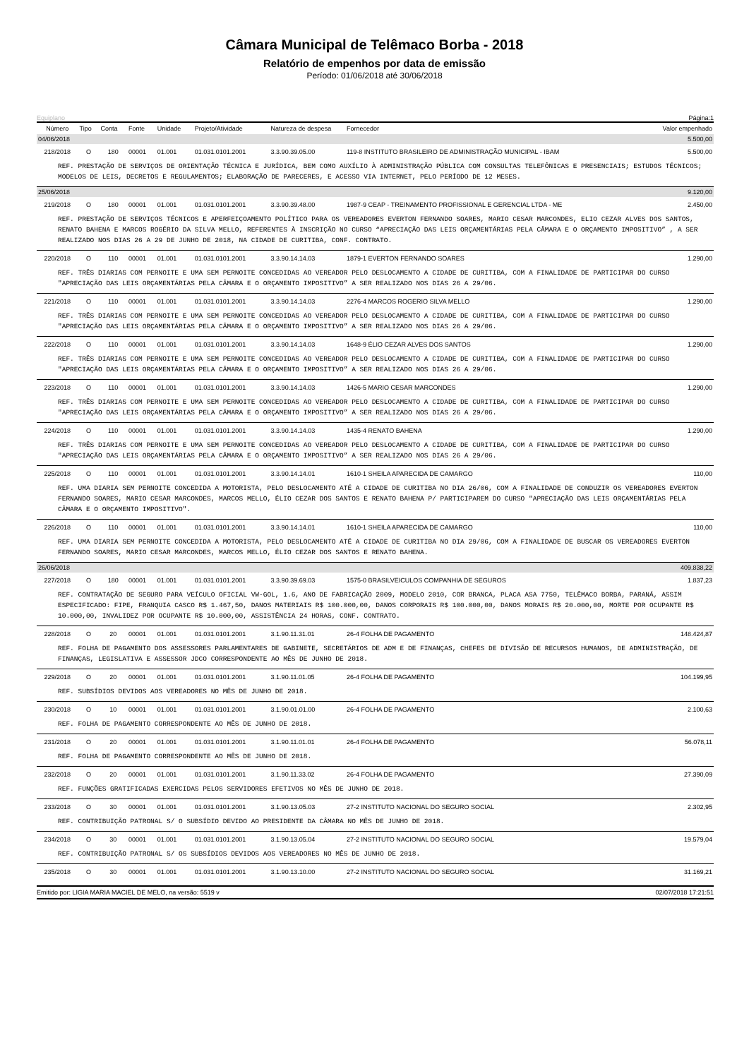Câmara Municipal de Telêmaco Borba - 2018
Relatório de empenhos por data de emissão
Período: 01/06/2018 até 30/06/2018
Equiplano Página:1
| Número | Tipo | Conta | Fonte | Unidade | Projeto/Atividade | Natureza de despesa | Fornecedor | Valor empenhado |
| --- | --- | --- | --- | --- | --- | --- | --- | --- |
| 04/06/2018 | | | | | | | | 5.500,00 |
| 218/2018 | O | 180 | 00001 | 01.001 | 01.031.0101.2001 | 3.3.90.39.05.00 | 119-8 INSTITUTO BRASILEIRO DE ADMINISTRAÇÃO MUNICIPAL - IBAM | 5.500,00 |
| REF. PRESTAÇÃO DE SERVIÇOS DE ORIENTAÇÃO TÉCNICA E JURÍDICA, BEM COMO AUXÍLIO À ADMINISTRAÇÃO PÚBLICA COM CONSULTAS TELEFÔNICAS E PRESENCIAIS; ESTUDOS TÉCNICOS; MODELOS DE LEIS, DECRETOS E REGULAMENTOS; ELABORAÇÃO DE PARECERES, E ACESSO VIA INTERNET, PELO PERÍODO DE 12 MESES. | | | | | | | | |
| 25/06/2018 | | | | | | | | 9.120,00 |
| 219/2018 | O | 180 | 00001 | 01.001 | 01.031.0101.2001 | 3.3.90.39.48.00 | 1987-9 CEAP - TREINAMENTO PROFISSIONAL E GERENCIAL LTDA - ME | 2.450,00 |
| REF. PRESTAÇÃO DE SERVIÇOS TÉCNICOS E APERFEIÇOAMENTO POLÍTICO PARA OS VEREADORES EVERTON FERNANDO SOARES, MARIO CESAR MARCONDES, ELIO CEZAR ALVES DOS SANTOS, RENATO BAHENA E MARCOS ROGÉRIO DA SILVA MELLO, REFERENTES À INSCRIÇÃO NO CURSO “APRECIAÇÃO DAS LEIS ORÇAMENTÁRIAS PELA CÂMARA E O ORÇAMENTO IMPOSITIVO” , A SER REALIZADO NOS DIAS 26 A 29 DE JUNHO DE 2018, NA CIDADE DE CURITIBA, CONF. CONTRATO. | | | | | | | | |
| 220/2018 | O | 110 | 00001 | 01.001 | 01.031.0101.2001 | 3.3.90.14.14.03 | 1879-1 EVERTON FERNANDO SOARES | 1.290,00 |
| REF. TRÊS DIARIAS COM PERNOITE E UMA SEM PERNOITE CONCEDIDAS AO VEREADOR PELO DESLOCAMENTO A CIDADE DE CURITIBA, COM A FINALIDADE DE PARTICIPAR DO CURSO "APRECIAÇÃO DAS LEIS ORÇAMENTÁRIAS PELA CÂMARA E O ORÇAMENTO IMPOSITIVO” A SER REALIZADO NOS DIAS 26 A 29/06. | | | | | | | | |
| 221/2018 | O | 110 | 00001 | 01.001 | 01.031.0101.2001 | 3.3.90.14.14.03 | 2276-4 MARCOS ROGERIO SILVA MELLO | 1.290,00 |
| REF. TRÊS DIARIAS COM PERNOITE E UMA SEM PERNOITE CONCEDIDAS AO VEREADOR PELO DESLOCAMENTO A CIDADE DE CURITIBA, COM A FINALIDADE DE PARTICIPAR DO CURSO "APRECIAÇÃO DAS LEIS ORÇAMENTÁRIAS PELA CÂMARA E O ORÇAMENTO IMPOSITIVO” A SER REALIZADO NOS DIAS 26 A 29/06. | | | | | | | | |
| 222/2018 | O | 110 | 00001 | 01.001 | 01.031.0101.2001 | 3.3.90.14.14.03 | 1648-9 ÉLIO CEZAR ALVES DOS SANTOS | 1.290,00 |
| REF. TRÊS DIARIAS COM PERNOITE E UMA SEM PERNOITE CONCEDIDAS AO VEREADOR PELO DESLOCAMENTO A CIDADE DE CURITIBA, COM A FINALIDADE DE PARTICIPAR DO CURSO "APRECIAÇÃO DAS LEIS ORÇAMENTÁRIAS PELA CÂMARA E O ORÇAMENTO IMPOSITIVO” A SER REALIZADO NOS DIAS 26 A 29/06. | | | | | | | | |
| 223/2018 | O | 110 | 00001 | 01.001 | 01.031.0101.2001 | 3.3.90.14.14.03 | 1426-5 MARIO CESAR MARCONDES | 1.290,00 |
| REF. TRÊS DIARIAS COM PERNOITE E UMA SEM PERNOITE CONCEDIDAS AO VEREADOR PELO DESLOCAMENTO A CIDADE DE CURITIBA, COM A FINALIDADE DE PARTICIPAR DO CURSO "APRECIAÇÃO DAS LEIS ORÇAMENTÁRIAS PELA CÂMARA E O ORÇAMENTO IMPOSITIVO” A SER REALIZADO NOS DIAS 26 A 29/06. | | | | | | | | |
| 224/2018 | O | 110 | 00001 | 01.001 | 01.031.0101.2001 | 3.3.90.14.14.03 | 1435-4 RENATO BAHENA | 1.290,00 |
| REF. TRÊS DIARIAS COM PERNOITE E UMA SEM PERNOITE CONCEDIDAS AO VEREADOR PELO DESLOCAMENTO A CIDADE DE CURITIBA, COM A FINALIDADE DE PARTICIPAR DO CURSO "APRECIAÇÃO DAS LEIS ORÇAMENTÁRIAS PELA CÂMARA E O ORÇAMENTO IMPOSITIVO” A SER REALIZADO NOS DIAS 26 A 29/06. | | | | | | | | |
| 225/2018 | O | 110 | 00001 | 01.001 | 01.031.0101.2001 | 3.3.90.14.14.01 | 1610-1 SHEILA APARECIDA DE CAMARGO | 110,00 |
| REF. UMA DIARIA SEM PERNOITE CONCEDIDA A MOTORISTA, PELO DESLOCAMENTO ATÉ A CIDADE DE CURITIBA NO DIA 26/06, COM A FINALIDADE DE CONDUZIR OS VEREADORES EVERTON FERNANDO SOARES, MARIO CESAR MARCONDES, MARCOS MELLO, ÉLIO CEZAR DOS SANTOS E RENATO BAHENA P/ PARTICIPAREM DO CURSO "APRECIAÇÃO DAS LEIS ORÇAMENTÁRIAS PELA CÂMARA E O ORÇAMENTO IMPOSITIVO". | | | | | | | | |
| 226/2018 | O | 110 | 00001 | 01.001 | 01.031.0101.2001 | 3.3.90.14.14.01 | 1610-1 SHEILA APARECIDA DE CAMARGO | 110,00 |
| REF. UMA DIARIA SEM PERNOITE CONCEDIDA A MOTORISTA, PELO DESLOCAMENTO ATÉ A CIDADE DE CURITIBA NO DIA 29/06, COM A FINALIDADE DE BUSCAR OS VEREADORES EVERTON FERNANDO SOARES, MARIO CESAR MARCONDES, MARCOS MELLO, ÉLIO CEZAR DOS SANTOS E RENATO BAHENA. | | | | | | | | |
| 26/06/2018 | | | | | | | | 409.838,22 |
| 227/2018 | O | 180 | 00001 | 01.001 | 01.031.0101.2001 | 3.3.90.39.69.03 | 1575-0 BRASILVEICULOS COMPANHIA DE SEGUROS | 1.837,23 |
| REF. CONTRATAÇÃO DE SEGURO PARA VEÍCULO OFICIAL VW-GOL, 1.6, ANO DE FABRICAÇÃO 2009, MODELO 2010, COR BRANCA, PLACA ASA 7750, TELÊMACO BORBA, PARANÁ, ASSIM ESPECIFICADO: FIPE, FRANQUIA CASCO R$ 1.467,50, DANOS MATERIAIS R$ 100.000,00, DANOS CORPORAIS R$ 100.000,00, DANOS MORAIS R$ 20.000,00, MORTE POR OCUPANTE R$ 10.000,00, INVALIDEZ POR OCUPANTE R$ 10.000,00, ASSISTÊNCIA 24 HORAS, CONF. CONTRATO. | | | | | | | | |
| 228/2018 | O | 20 | 00001 | 01.001 | 01.031.0101.2001 | 3.1.90.11.31.01 | 26-4 FOLHA DE PAGAMENTO | 148.424,87 |
| REF. FOLHA DE PAGAMENTO DOS ASSESSORES PARLAMENTARES DE GABINETE, SECRETÁRIOS DE ADM E DE FINANÇAS, CHEFES DE DIVISÃO DE RECURSOS HUMANOS, DE ADMINISTRAÇÃO, DE FINANÇAS, LEGISLATIVA E ASSESSOR JDCO CORRESPONDENTE AO MÊS DE JUNHO DE 2018. | | | | | | | | |
| 229/2018 | O | 20 | 00001 | 01.001 | 01.031.0101.2001 | 3.1.90.11.01.05 | 26-4 FOLHA DE PAGAMENTO | 104.199,95 |
| REF. SUBSÍDIOS DEVIDOS AOS VEREADORES NO MÊS DE JUNHO DE 2018. | | | | | | | | |
| 230/2018 | O | 10 | 00001 | 01.001 | 01.031.0101.2001 | 3.1.90.01.01.00 | 26-4 FOLHA DE PAGAMENTO | 2.100,63 |
| REF. FOLHA DE PAGAMENTO CORRESPONDENTE AO MÊS DE JUNHO DE 2018. | | | | | | | | |
| 231/2018 | O | 20 | 00001 | 01.001 | 01.031.0101.2001 | 3.1.90.11.01.01 | 26-4 FOLHA DE PAGAMENTO | 56.078,11 |
| REF. FOLHA DE PAGAMENTO CORRESPONDENTE AO MÊS DE JUNHO DE 2018. | | | | | | | | |
| 232/2018 | O | 20 | 00001 | 01.001 | 01.031.0101.2001 | 3.1.90.11.33.02 | 26-4 FOLHA DE PAGAMENTO | 27.390,09 |
| REF. FUNÇÕES GRATIFICADAS EXERCIDAS PELOS SERVIDORES EFETIVOS NO MÊS DE JUNHO DE 2018. | | | | | | | | |
| 233/2018 | O | 30 | 00001 | 01.001 | 01.031.0101.2001 | 3.1.90.13.05.03 | 27-2 INSTITUTO NACIONAL DO SEGURO SOCIAL | 2.302,95 |
| REF. CONTRIBUIÇÃO PATRONAL S/ O SUBSÍDIO DEVIDO AO PRESIDENTE DA CÂMARA NO MÊS DE JUNHO DE 2018. | | | | | | | | |
| 234/2018 | O | 30 | 00001 | 01.001 | 01.031.0101.2001 | 3.1.90.13.05.04 | 27-2 INSTITUTO NACIONAL DO SEGURO SOCIAL | 19.579,04 |
| REF. CONTRIBUIÇÃO PATRONAL S/ OS SUBSÍDIOS DEVIDOS AOS VEREADORES NO MÊS DE JUNHO DE 2018. | | | | | | | | |
| 235/2018 | O | 30 | 00001 | 01.001 | 01.031.0101.2001 | 3.1.90.13.10.00 | 27-2 INSTITUTO NACIONAL DO SEGURO SOCIAL | 31.169,21 |
Emitido por: LIGIA MARIA MACIEL DE MELO, na versão: 5519 v 02/07/2018 17:21:51